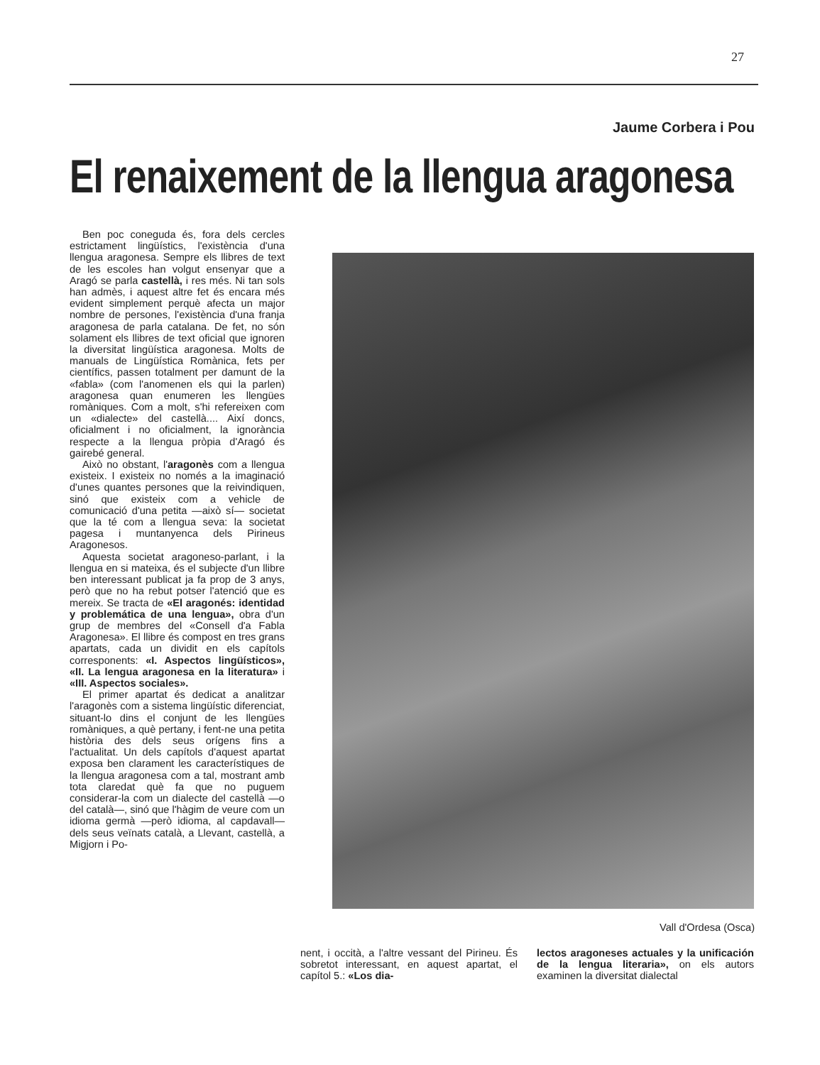27
Jaume Corbera i Pou
El renaixement de la llengua aragonesa
Ben poc coneguda és, fora dels cercles estrictament lingüístics, l'existència d'una llengua aragonesa. Sempre els llibres de text de les escoles han volgut ensenyar que a Aragó se parla castellà, i res més. Ni tan sols han admès, i aquest altre fet és encara més evident simplement perquè afecta un major nombre de persones, l'existència d'una franja aragonesa de parla catalana. De fet, no són solament els llibres de text oficial que ignoren la diversitat lingüística aragonesa. Molts de manuals de Lingüística Romànica, fets per científics, passen totalment per damunt de la «fabla» (com l'anomenen els qui la parlen) aragonesa quan enumeren les llengües romàniques. Com a molt, s'hi refereixen com un «dialecte» del castellà.... Així doncs, oficialment i no oficialment, la ignorància respecte a la llengua pròpia d'Aragó és gairebé general.
Això no obstant, l'aragonès com a llengua existeix. I existeix no només a la imaginació d'unes quantes persones que la reivindiquen, sinó que existeix com a vehicle de comunicació d'una petita —això sí— societat que la té com a llengua seva: la societat pagesa i muntanyenca dels Pirineus Aragonesos.
Aquesta societat aragoneso-parlant, i la llengua en si mateixa, és el subjecte d'un llibre ben interessant publicat ja fa prop de 3 anys, però que no ha rebut potser l'atenció que es mereix. Se tracta de «El aragonés: identidad y problemática de una lengua», obra d'un grup de membres del «Consell d'a Fabla Aragonesa». El llibre és compost en tres grans apartats, cada un dividit en els capítols corresponents: «I. Aspectos lingüísticos», «II. La lengua aragonesa en la literatura» i «III. Aspectos sociales».
El primer apartat és dedicat a analitzar l'aragonès com a sistema lingüístic diferenciat, situant-lo dins el conjunt de les llengües romàniques, a què pertany, i fent-ne una petita història des dels seus orígens fins a l'actualitat. Un dels capítols d'aquest apartat exposa ben clarament les característiques de la llengua aragonesa com a tal, mostrant amb tota claredat què fa que no puguem considerar-la com un dialecte del castellà —o del català—, sinó que l'hàgim de veure com un idioma germà —però idioma, al capdavall— dels seus veïnats català, a Llevant, castellà, a Migjorn i Po-
Vall d'Ordesa (Osca)
nent, i occità, a l'altre vessant del Pirineu. És sobretot interessant, en aquest apartat, el capítol 5.: «Los dia-
lectos aragoneses actuales y la unificación de la lengua literaria», on els autors examinen la diversitat dialectal